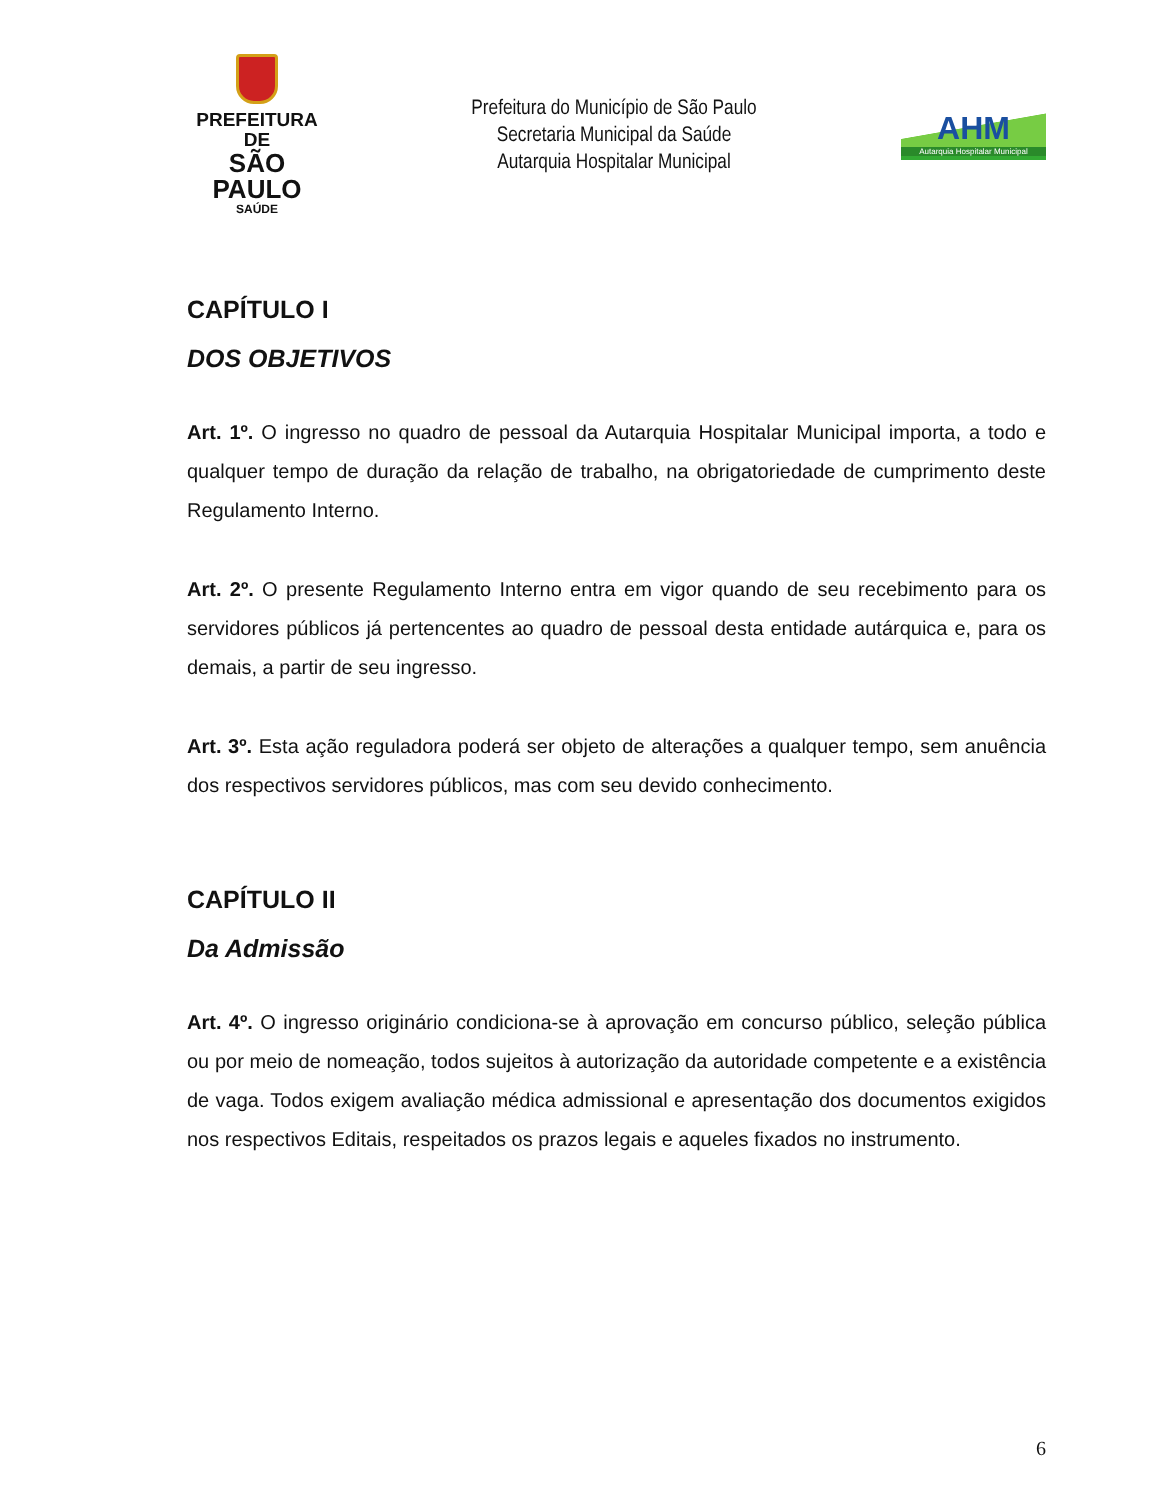PREFEITURA DE
SÃO PAULO
SAÚDE
Prefeitura do Município de São Paulo
Secretaria Municipal da Saúde
Autarquia Hospitalar Municipal
AHM
Autarquia Hospitalar Municipal
CAPÍTULO I
DOS OBJETIVOS
Art. 1º. O ingresso no quadro de pessoal da Autarquia Hospitalar Municipal importa, a todo e qualquer tempo de duração da relação de trabalho, na obrigatoriedade de cumprimento deste Regulamento Interno.
Art. 2º. O presente Regulamento Interno entra em vigor quando de seu recebimento para os servidores públicos já pertencentes ao quadro de pessoal desta entidade autárquica e, para os demais, a partir de seu ingresso.
Art. 3º. Esta ação reguladora poderá ser objeto de alterações a qualquer tempo, sem anuência dos respectivos servidores públicos, mas com seu devido conhecimento.
CAPÍTULO II
Da Admissão
Art. 4º. O ingresso originário condiciona-se à aprovação em concurso público, seleção pública ou por meio de nomeação, todos sujeitos à autorização da autoridade competente e a existência de vaga. Todos exigem avaliação médica admissional e apresentação dos documentos exigidos nos respectivos Editais, respeitados os prazos legais e aqueles fixados no instrumento.
6